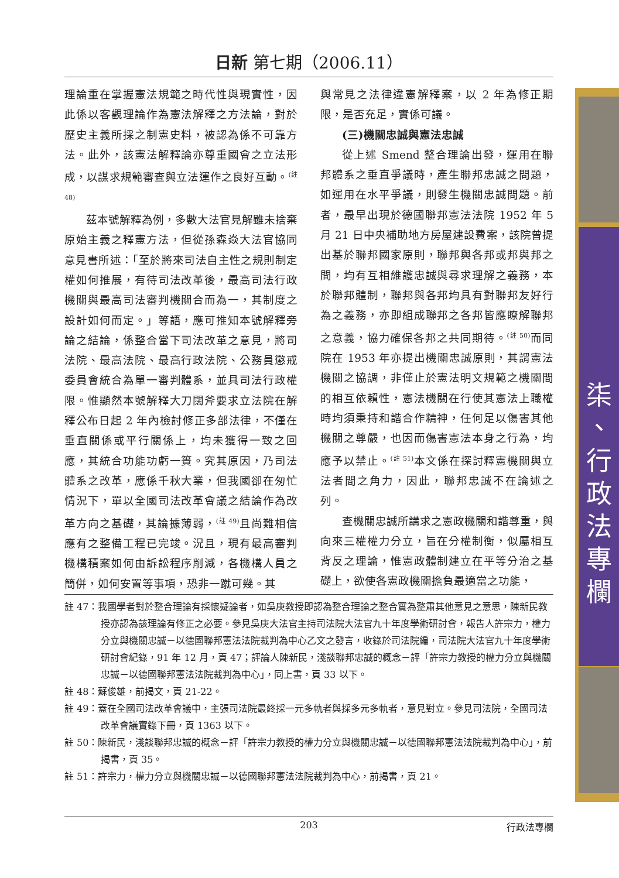日新 第七期（2006.11）
理論重在掌握憲法規範之時代性與現實性，因此係以客觀理論作為憲法解釋之方法論，對於歷史主義所採之制憲史料，被認為係不可靠方法。此外，該憲法解釋論亦尊重國會之立法形成，以謀求規範審查與立法運作之良好互動。<sup>(註 48)</sup>
茲本號解釋為例，多數大法官見解雖未捨棄原始主義之釋憲方法，但從孫森焱大法官協同意見書所述：「至於將來司法自主性之規則制定權如何推展，有待司法改革後，最高司法行政機關與最高司法審判機關合而為一，其制度之設計如何而定。」等語，應可推知本號解釋旁論之結論，係整合當下司法改革之意見，將司法院、最高法院、最高行政法院、公務員懲戒委員會統合為單一審判體系，並具司法行政權限。惟顯然本號解釋大刀闊斧要求立法院在解釋公布日起 2 年內檢討修正多部法律，不僅在垂直關係或平行關係上，均未獲得一致之回應，其統合功能功虧一簣。究其原因，乃司法體系之改革，應係千秋大業，但我國卻在匆忙情況下，單以全國司法改革會議之結論作為改革方向之基礎，其論據薄弱，<sup>(註 49)</sup>且尚難相信應有之整備工程已完竣。況且，現有最高審判機構積案如何由訴訟程序削減，各機構人員之簡併，如何安置等事項，恐非一蹴可幾。其
與常見之法律違憲解釋案，以 2 年為修正期限，是否充足，實係可議。
(三)機關忠誠與憲法忠誠
從上述 Smend 整合理論出發，運用在聯邦體系之垂直爭議時，產生聯邦忠誠之問題，如運用在水平爭議，則發生機關忠誠問題。前者，最早出現於德國聯邦憲法法院 1952 年 5 月 21 日中央補助地方房屋建設費案，該院曾提出基於聯邦國家原則，聯邦與各邦或邦與邦之間，均有互相維護忠誠與尋求理解之義務，本於聯邦體制，聯邦與各邦均具有對聯邦友好行為之義務，亦即組成聯邦之各邦皆應瞭解聯邦之意義，協力確保各邦之共同期待。<sup>(註 50)</sup>而同院在 1953 年亦提出機關忠誠原則，其謂憲法機關之協調，非僅止於憲法明文規範之機關間的相互依賴性，憲法機關在行使其憲法上職權時均須秉持和諧合作精神，任何足以傷害其他機關之尊嚴，也因而傷害憲法本身之行為，均應予以禁止。<sup>(註 51)</sup>本文係在探討釋憲機關與立法者間之角力，因此，聯邦忠誠不在論述之列。
查機關忠誠所講求之憲政機關和諧尊重，與向來三權權力分立，旨在分權制衡，似屬相互背反之理論，惟憲政體制建立在平等分治之基礎上，欲使各憲政機關擔負最適當之功能，
註 47：我國學者對於整合理論有採懷疑論者，如吳庚教授即認為整合理論之整合實為整肅其他意見之意思，陳新民教授亦認為該理論有修正之必要。參見吳庚大法官主持司法院大法官九十年度學術研討會，報告人許宗力，權力分立與機關忠誠－以德國聯邦憲法法院裁判為中心乙文之發言，收錄於司法院編，司法院大法官九十年度學術研討會紀錄，91 年 12 月，頁 47；評論人陳新民，淺談聯邦忠誠的概念－評「許宗力教授的權力分立與機關忠誠－以德國聯邦憲法法院裁判為中心」，同上書，頁 33 以下。
註 48：蘇俊雄，前揭文，頁 21-22。
註 49：蓋在全國司法改革會議中，主張司法院最終採一元多軌者與採多元多軌者，意見對立。參見司法院，全國司法改革會議實錄下冊，頁 1363 以下。
註 50：陳新民，淺談聯邦忠誠的概念－評「許宗力教授的權力分立與機關忠誠－以德國聯邦憲法法院裁判為中心」，前揭書，頁 35。
註 51：許宗力，權力分立與機關忠誠－以德國聯邦憲法法院裁判為中心，前揭書，頁 21。
203 行政法專欄
柒
、
行
政
法
專
欄